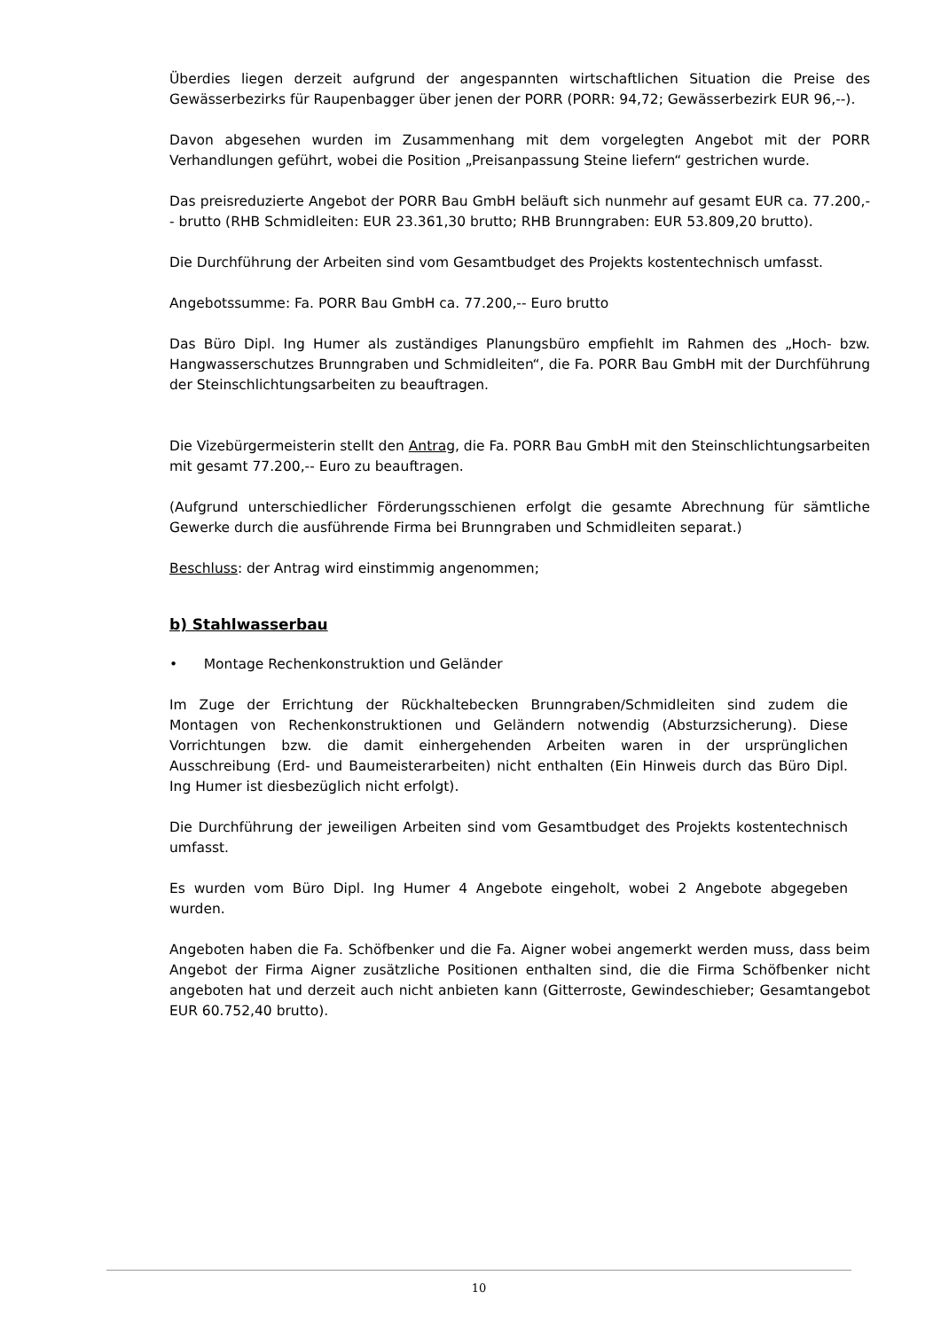Überdies liegen derzeit aufgrund der angespannten wirtschaftlichen Situation die Preise des Gewässerbezirks für Raupenbagger über jenen der PORR (PORR: 94,72; Gewässerbezirk EUR 96,--).
Davon abgesehen wurden im Zusammenhang mit dem vorgelegten Angebot mit der PORR Verhandlungen geführt, wobei die Position „Preisanpassung Steine liefern“ gestrichen wurde.
Das preisreduzierte Angebot der PORR Bau GmbH beläuft sich nunmehr auf gesamt EUR ca. 77.200,-- brutto (RHB Schmidleiten: EUR 23.361,30 brutto; RHB Brunngraben: EUR 53.809,20 brutto).
Die Durchführung der Arbeiten sind vom Gesamtbudget des Projekts kostentechnisch umfasst.
Angebotssumme: Fa. PORR Bau GmbH ca. 77.200,-- Euro brutto
Das Büro Dipl. Ing Humer als zuständiges Planungsbüro empfiehlt im Rahmen des „Hoch- bzw. Hangwasserschutzes Brunngraben und Schmidleiten“, die Fa. PORR Bau GmbH mit der Durchführung der Steinschlichtungsarbeiten zu beauftragen.
Die Vizebürgermeisterin stellt den Antrag, die Fa. PORR Bau GmbH mit den Steinschlichtungsarbeiten mit gesamt 77.200,-- Euro zu beauftragen.
(Aufgrund unterschiedlicher Förderungsschienen erfolgt die gesamte Abrechnung für sämtliche Gewerke durch die ausführende Firma bei Brunngraben und Schmidleiten separat.)
Beschluss: der Antrag wird einstimmig angenommen;
b) Stahlwasserbau
• Montage Rechenkonstruktion und Geländer
Im Zuge der Errichtung der Rückhaltebecken Brunngraben/Schmidleiten sind zudem die Montagen von Rechenkonstruktionen und Geländern notwendig (Absturzsicherung). Diese Vorrichtungen bzw. die damit einhergehenden Arbeiten waren in der ursprünglichen Ausschreibung (Erd- und Baumeisterarbeiten) nicht enthalten (Ein Hinweis durch das Büro Dipl. Ing Humer ist diesbezüglich nicht erfolgt).
Die Durchführung der jeweiligen Arbeiten sind vom Gesamtbudget des Projekts kostentechnisch umfasst.
Es wurden vom Büro Dipl. Ing Humer 4 Angebote eingeholt, wobei 2 Angebote abgegeben wurden.
Angeboten haben die Fa. Schöfbenker und die Fa. Aigner wobei angemerkt werden muss, dass beim Angebot der Firma Aigner zusätzliche Positionen enthalten sind, die die Firma Schöfbenker nicht angeboten hat und derzeit auch nicht anbieten kann (Gitterroste, Gewindeschieber; Gesamtangebot EUR 60.752,40 brutto).
10